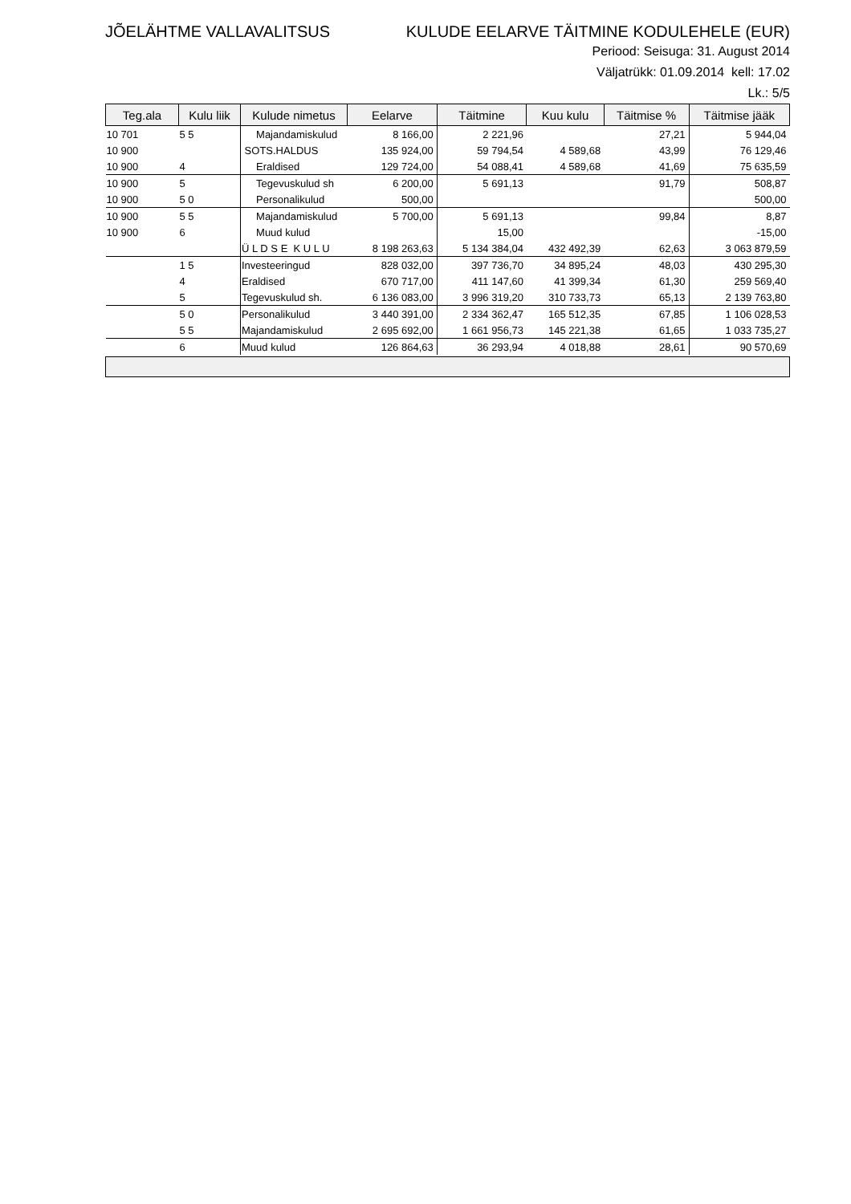JÕELÄHTME VALLAVALITSUS KULUDE EELARVE TÄITMINE KODULEHELE (EUR)
Periood: Seisuga: 31. August 2014
Väljatrükk: 01.09.2014 kell: 17.02
Lk.: 5/5
| Teg.ala | Kulu liik | Kulude nimetus | Eelarve | Täitmine | Kuu kulu | Täitmise % | Täitmise jääk |
| --- | --- | --- | --- | --- | --- | --- | --- |
| 10 701 | 5 5 | Majandamiskulud | 8 166,00 | 2 221,96 | | 27,21 | 5 944,04 |
| 10 900 | | SOTS.HALDUS | 135 924,00 | 59 794,54 | 4 589,68 | 43,99 | 76 129,46 |
| 10 900 | 4 | Eraldised | 129 724,00 | 54 088,41 | 4 589,68 | 41,69 | 75 635,59 |
| 10 900 | 5 | Tegevuskulud sh | 6 200,00 | 5 691,13 | | 91,79 | 508,87 |
| 10 900 | 5 0 | Personalikulud | 500,00 | | | | 500,00 |
| 10 900 | 5 5 | Majandamiskulud | 5 700,00 | 5 691,13 | | 99,84 | 8,87 |
| 10 900 | 6 | Muud kulud | | 15,00 | | | -15,00 |
| | | Ü L D S E K U L U | 8 198 263,63 | 5 134 384,04 | 432 492,39 | 62,63 | 3 063 879,59 |
| | 1 5 | Investeeringud | 828 032,00 | 397 736,70 | 34 895,24 | 48,03 | 430 295,30 |
| | 4 | Eraldised | 670 717,00 | 411 147,60 | 41 399,34 | 61,30 | 259 569,40 |
| | 5 | Tegevuskulud sh. | 6 136 083,00 | 3 996 319,20 | 310 733,73 | 65,13 | 2 139 763,80 |
| | 5 0 | Personalikulud | 3 440 391,00 | 2 334 362,47 | 165 512,35 | 67,85 | 1 106 028,53 |
| | 5 5 | Majandamiskulud | 2 695 692,00 | 1 661 956,73 | 145 221,38 | 61,65 | 1 033 735,27 |
| | 6 | Muud kulud | 126 864,63 | 36 293,94 | 4 018,88 | 28,61 | 90 570,69 |